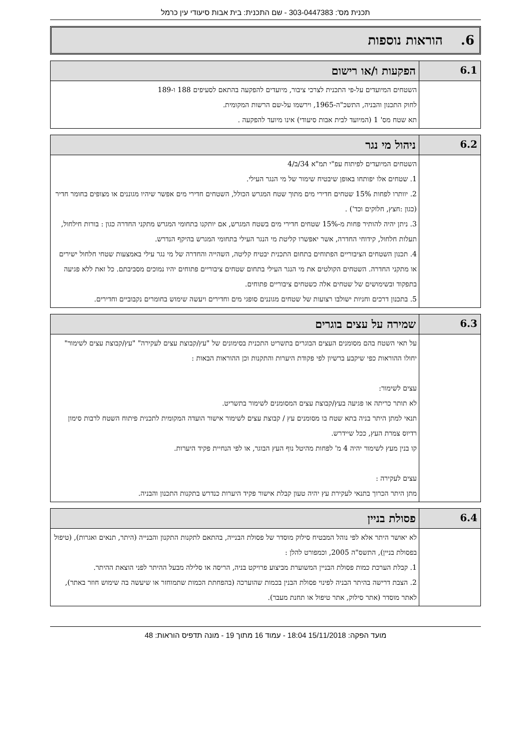תכנית מס': 303-0447383 - שם התכנית: בית אבות סיעודי עין כרמל
6. הוראות נוספות
| 6.1 | הפקעות ו/או רישום |
| | השטחים המיועדים על-פי התכנית לצרכי ציבור, מיועדים להפקעה בהתאם לסעיפים 188 ו-189 לחוק התכנון והבניה, התשכ"ה-1965, וירשמו על-שם הרשות המקומית. תא שטח מס' 1 (המיועד לבית אבות סיעודי) אינו מיועד להפקעה . |
| 6.2 | ניהול מי נגר |
| | השטחים המיועדים לפיתוח עפ"י תמ"א 34/ב/4 1. שטחים אלו יפותחו באופן שיבטיח שימור של מי הנגר העילי. 2. יוותרו לפחות 15% שטחים חדירי מים מתוך שטח המגרש הכולל, השטחים חדירי מים אפשר שיהיו מגוננים או מצופים בחומר חדיר (כגון :חצץ, חלוקים וכד') . 3. ניתן יהיה להותיר פחות מ-15% שטחים חדירי מים בשטח המגרש, אם יותקנו בתחומי המגרש מתקני החדרה כגון : בורות חילחול, תעלות חלחול, קידוחי החדרה, אשר יאפשרו קליטת מי הנגר העילי בתחומי המגרש בהיקף הנדרש. 4. תכנון השטחים הציבוריים הפתוחים בתחום התכנית יבטיח קליטה, השהייה והחדרה של מי נגר עילי באמצעות שטחי חלחול ישירים או מתקני החדרה. השטחים הקולטים את מי הנגר העילי בתחום שטחים ציבוריים פתוחים יהיו נמוכים מסביבתם. כל זאת ללא פגיעה בתפקוד ובשימושים של שטחים אלה כשטחים ציבוריים פתוחים. 5. בתכנון דרכים וחניות ישולבו רצועות של שטחים מגוננים סופגי מים וחדירים ויעשה שימוש בחומרים נקבוביים וחדירים. |
| 6.3 | שמירה על עצים בוגרים |
| | על תאי השטח בהם מסומנים העצים הבוגרים בתשריט התכנית בסימונים של "עץ/קבוצת עצים לעקירה" "עץ/קבוצת עצים לשימור" יחולו ההוראות כפי שיקבע ברשיון לפי פקודת היערות והתקנות וכן ההוראות הבאות : עצים לשימור: לא תותר כריתה או פגיעה בעץ/קבוצת עצים המסומנים לשימור בתשריט. תנאי למתן היתר בניה בתא שטח בו מסומנים עץ / קבוצת עצים לשימור אישור הועדה המקומית לתכנית פיתוח השטח לרבות סימון רדיוס צמרת העץ, ככל שיידרש. קו בנין מעץ לשימור יהיה 4 מ' לפחות מהיטל נוף העץ הבוגר, או לפי הנחיית פקיד היערות. עצים לעקירה : מתן היתר הכרוך בתנאי לעקירת עץ יהיה טעון קבלת אישור פקיד היערות כנדרש בתקנות התכנון והבניה. |
| 6.4 | פסולת בניין |
| | לא יאושר היתר אלא לפי נוהל המבטיח סילוק מוסדר של פסולת הבנייה, בהתאם לתקנות התקנון והבנייה (היתר, תנאים ואגרות), (טיפול בפסולת בניין), התשס"ה 2005, וכמפורט להלן : 1. קבלת הערכת כמות פסולת הבניין המשוערת מביצוע פרויקט בניה, הריסה או סלילה מבעל ההיתר לפני הוצאת ההיתר. 2. הצבת דרישה בהיתר הבניה לפינוי פסולת הבנין בכמות שהוערכה (בהפחתת הכמות שתמוחזר או שיעשה בה שימוש חוזר באתר), לאתר מוסדר (אתר סילוק, אתר טיפול או תחנת מעבר). |
מועד הפקה: 15/11/2018 18:04 - עמוד 16 מתוך 19 - מונה תדפיס הוראות: 48